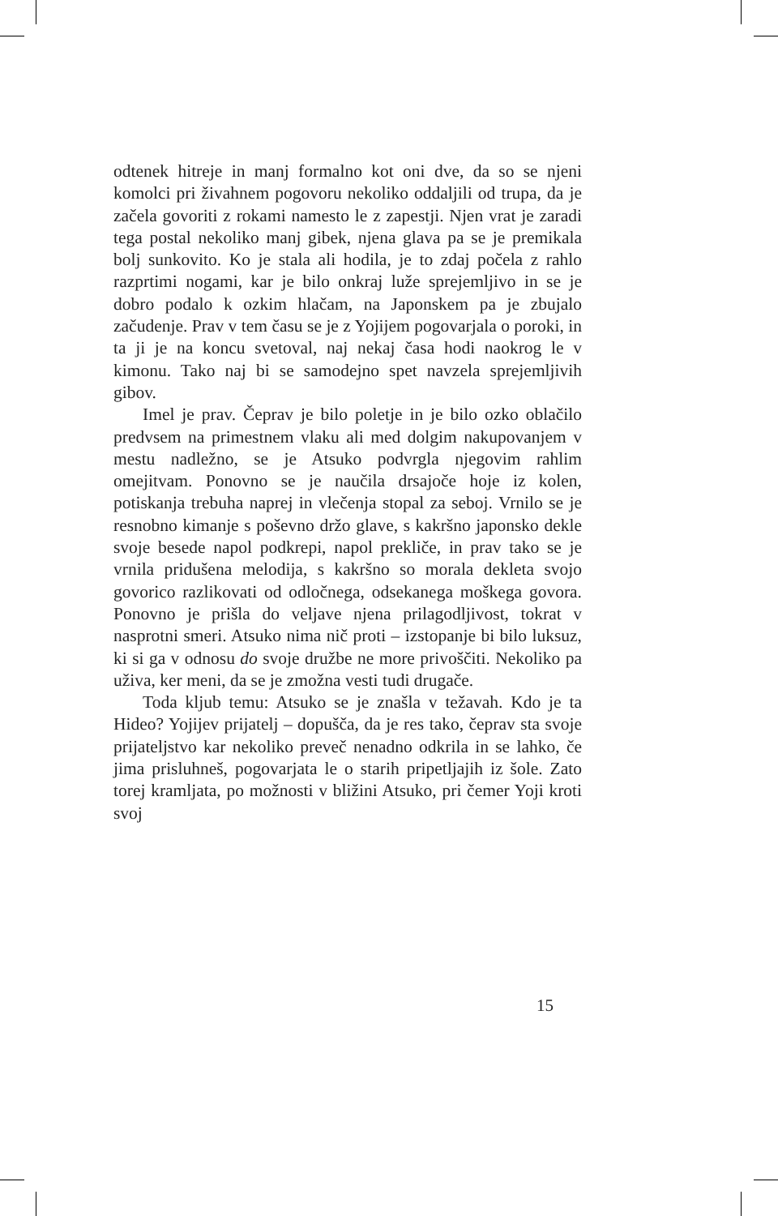odtenek hitreje in manj formalno kot oni dve, da so se njeni komolci pri živahnem pogovoru nekoliko oddaljili od trupa, da je začela govoriti z rokami namesto le z zapestji. Njen vrat je zaradi tega postal nekoliko manj gibek, njena glava pa se je premikala bolj sunkovito. Ko je stala ali hodila, je to zdaj počela z rahlo razprtimi nogami, kar je bilo onkraj luže sprejemljivo in se je dobro podalo k ozkim hlačam, na Japonskem pa je zbujalo začudenje. Prav v tem času se je z Yojijem pogovarjala o poroki, in ta ji je na koncu svetoval, naj nekaj časa hodi naokrog le v kimonu. Tako naj bi se samodejno spet navzela sprejemljivih gibov.
Imel je prav. Čeprav je bilo poletje in je bilo ozko oblačilo predvsem na primestnem vlaku ali med dolgim nakupovanjem v mestu nadležno, se je Atsuko podvrgla njegovim rahlim omejitvam. Ponovno se je naučila drsajoče hoje iz kolen, potiskanja trebuha naprej in vlečenja stopal za seboj. Vrnilo se je resnobno kimanje s poševno držo glave, s kakršno japonsko dekle svoje besede napol podkrepi, napol prekliče, in prav tako se je vrnila pridušena melodija, s kakršno so morala dekleta svojo govorico razlikovati od odločnega, odsekanega moškega govora. Ponovno je prišla do veljave njena prilagodljivost, tokrat v nasprotni smeri. Atsuko nima nič proti – izstopanje bi bilo luksuz, ki si ga v odnosu do svoje družbe ne more privoščiti. Nekoliko pa uživa, ker meni, da se je zmožna vesti tudi drugače.
Toda kljub temu: Atsuko se je znašla v težavah. Kdo je ta Hideo? Yojijev prijatelj – dopušča, da je res tako, čeprav sta svoje prijateljstvo kar nekoliko preveč nenadno odkrila in se lahko, če jima prisluhneš, pogovarjata le o starih pripetljajih iz šole. Zato torej kramljata, po možnosti v bližini Atsuko, pri čemer Yoji kroti svoj
15